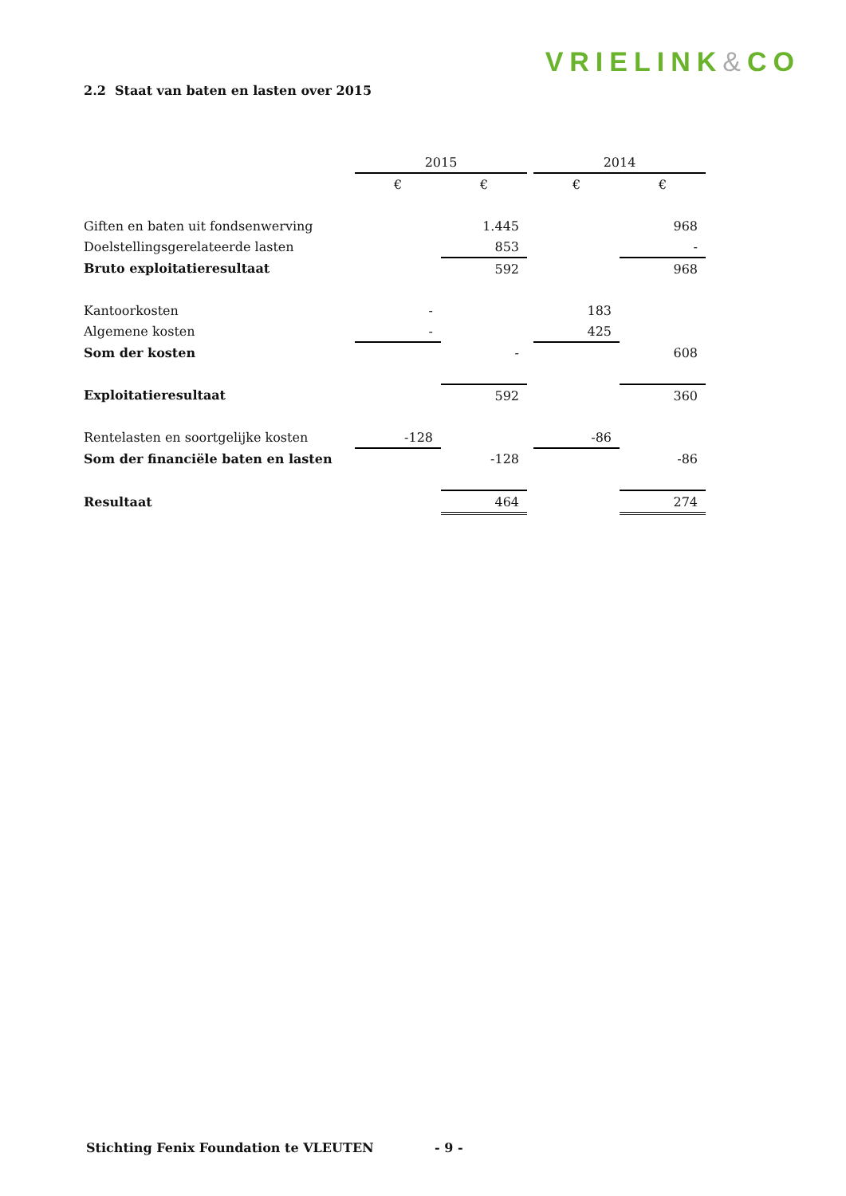VRIELINK&CO
2.2 Staat van baten en lasten over 2015
| | 2015 | | | 2014 | |
| | € | € | | € | € |
| Giften en baten uit fondsenwerving | | 1.445 | | | 968 |
| Doelstellingsgerelateerde lasten | | 853 | | | - |
| Bruto exploitatieresultaat | | 592 | | | 968 |
| Kantoorkosten | - | | | 183 | |
| Algemene kosten | - | | | 425 | |
| Som der kosten | | - | | | 608 |
| Exploitatieresultaat | | 592 | | | 360 |
| Rentelasten en soortgelijke kosten | -128 | | | -86 | |
| Som der financiële baten en lasten | | -128 | | | -86 |
| Resultaat | | 464 | | | 274 |
Stichting Fenix Foundation te VLEUTEN
- 9 -